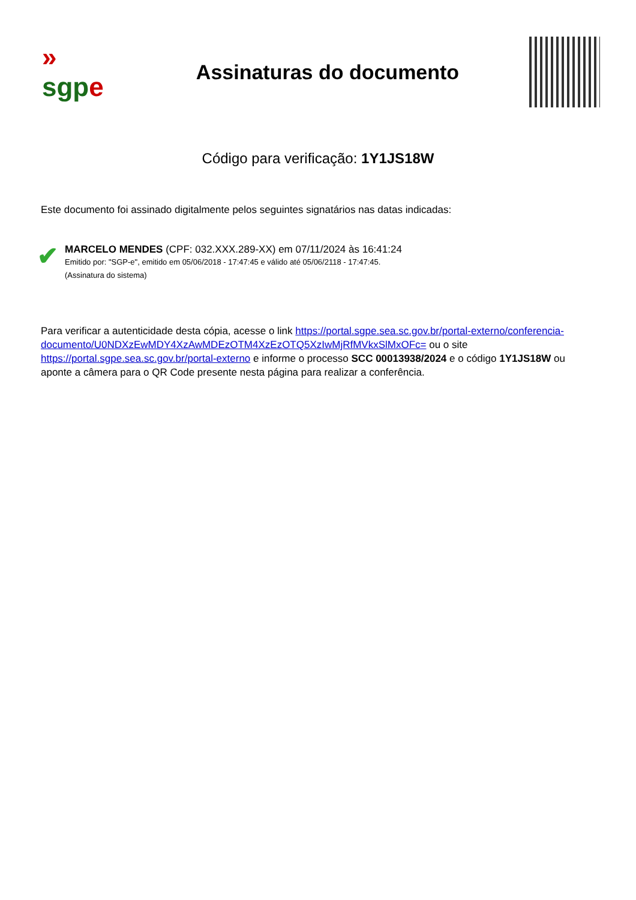»
sgp e
Assinaturas do documento
Código para verificação: 1Y1JS18W
Este documento foi assinado digitalmente pelos seguintes signatários nas datas indicadas:
✔
MARCELO MENDES (CPF: 032.XXX.289-XX) em 07/11/2024 às 16:41:24
Emitido por: "SGP-e", emitido em 05/06/2018 - 17:47:45 e válido até 05/06/2118 - 17:47:45.
(Assinatura do sistema)
Para verificar a autenticidade desta cópia, acesse o link https://portal.sgpe.sea.sc.gov.br/portal-externo/conferencia-documento/U0NDXzEwMDY4XzAwMDEzOTM4XzEzOTQ5XzIwMjRfMVkxSlMxOFc= ou o site https://portal.sgpe.sea.sc.gov.br/portal-externo e informe o processo SCC 00013938/2024 e o código 1Y1JS18W ou aponte a câmera para o QR Code presente nesta página para realizar a conferência.